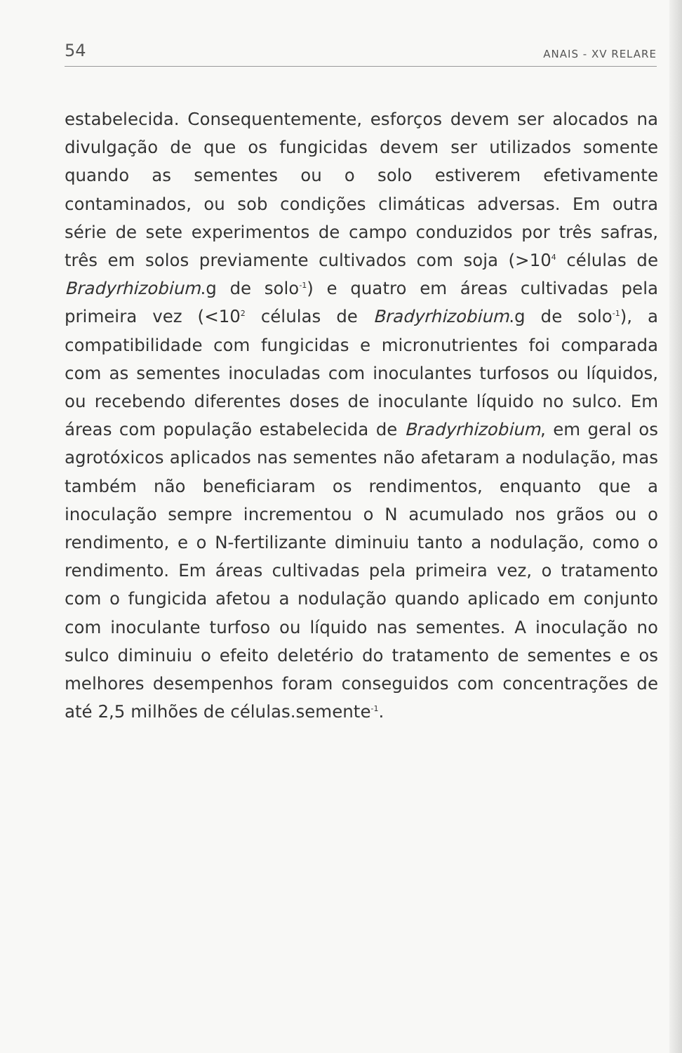54 ANAIS - XV RELARE
estabelecida. Consequentemente, esforços devem ser alocados na divulgação de que os fungicidas devem ser utilizados somente quando as sementes ou o solo estiverem efetivamente contaminados, ou sob condições climáticas adversas. Em outra série de sete experimentos de campo conduzidos por três safras, três em solos previamente cultivados com soja (>10<sup>4</sup> células de Bradyrhizobium.g de solo<sup>-1</sup>) e quatro em áreas cultivadas pela primeira vez (<10<sup>2</sup> células de Bradyrhizobium.g de solo<sup>-1</sup>), a compatibilidade com fungicidas e micronutrientes foi comparada com as sementes inoculadas com inoculantes turfosos ou líquidos, ou recebendo diferentes doses de inoculante líquido no sulco. Em áreas com população estabelecida de Bradyrhizobium, em geral os agrotóxicos aplicados nas sementes não afetaram a nodulação, mas também não beneficiaram os rendimentos, enquanto que a inoculação sempre incrementou o N acumulado nos grãos ou o rendimento, e o N-fertilizante diminuiu tanto a nodulação, como o rendimento. Em áreas cultivadas pela primeira vez, o tratamento com o fungicida afetou a nodulação quando aplicado em conjunto com inoculante turfoso ou líquido nas sementes. A inoculação no sulco diminuiu o efeito deletério do tratamento de sementes e os melhores desempenhos foram conseguidos com concentrações de até 2,5 milhões de células.semente<sup>-1</sup>.